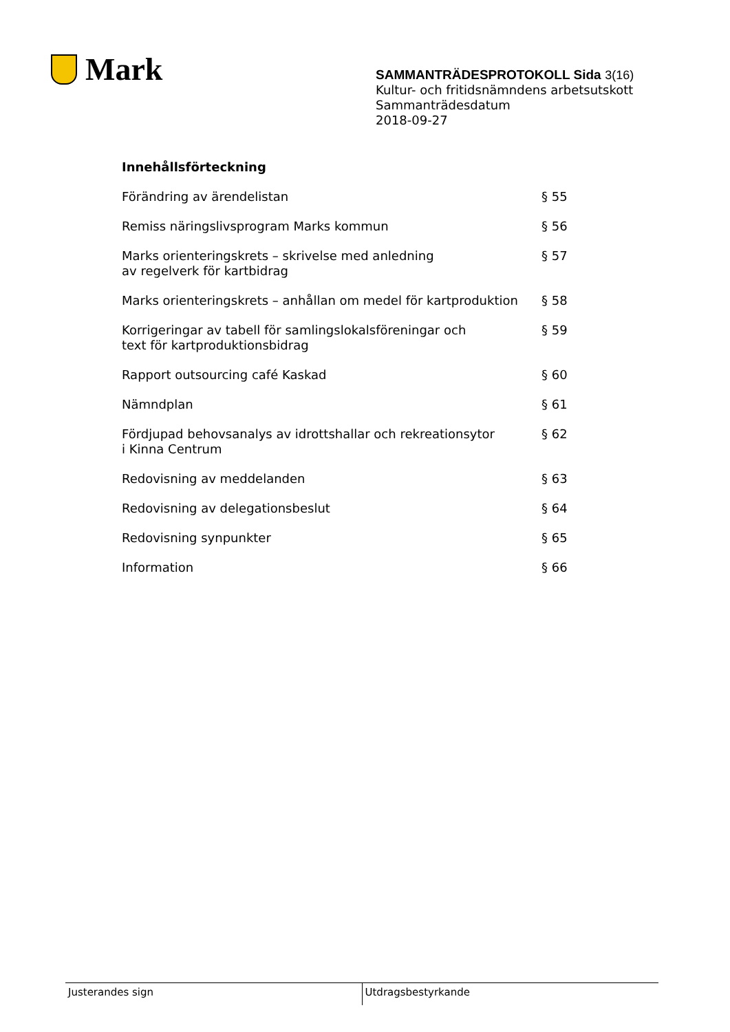Mark
SAMMANTRÄDESPROTOKOLL Sida 3(16)
Kultur- och fritidsnämndens arbetsutskott
Sammanträdesdatum
2018-09-27
Innehållsförteckning
| Förändring av ärendelistan | § 55 |
| Remiss näringslivsprogram Marks kommun | § 56 |
| Marks orienteringskrets – skrivelse med anledning av regelverk för kartbidrag | § 57 |
| Marks orienteringskrets – anhållan om medel för kartproduktion | § 58 |
| Korrigeringar av tabell för samlingslokalsföreningar och text för kartproduktionsbidrag | § 59 |
| Rapport outsourcing café Kaskad | § 60 |
| Nämndplan | § 61 |
| Fördjupad behovsanalys av idrottshallar och rekreationsytor i Kinna Centrum | § 62 |
| Redovisning av meddelanden | § 63 |
| Redovisning av delegationsbeslut | § 64 |
| Redovisning synpunkter | § 65 |
| Information | § 66 |
Justerandes sign Utdragsbestyrkande